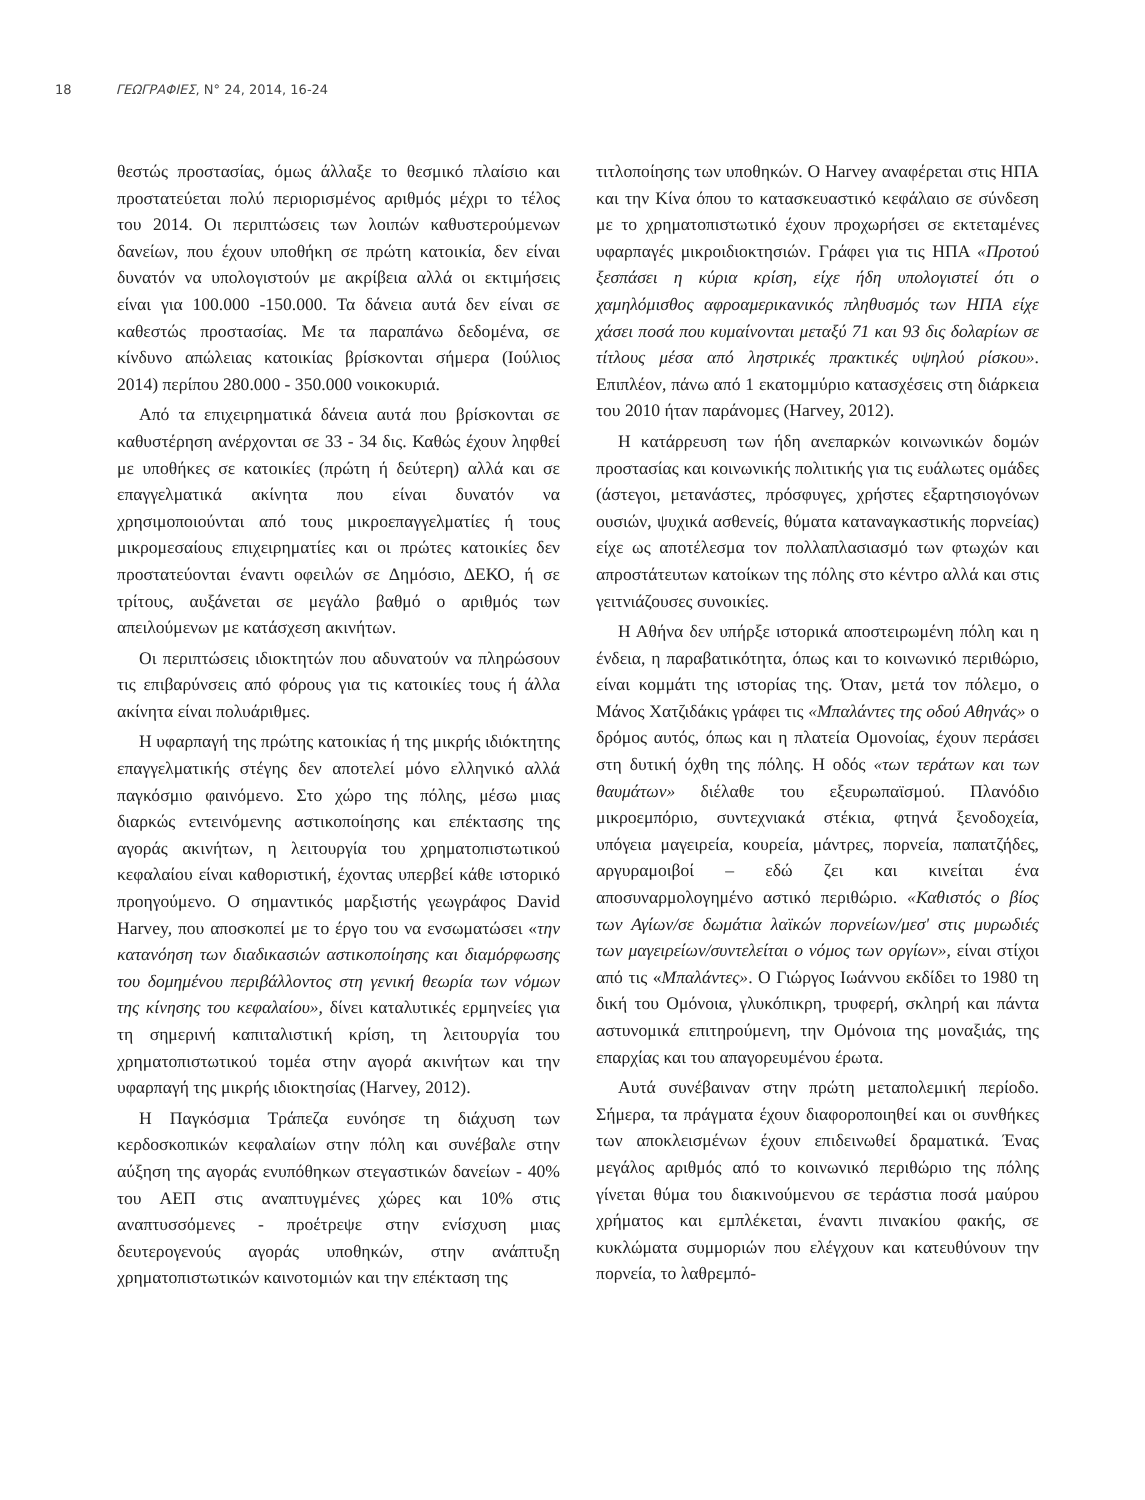18 ΓΕΩΓΡΑΦΙΕΣ, Ν° 24, 2014, 16-24
θεστώς προστασίας, όμως άλλαξε το θεσμικό πλαίσιο και προστατεύεται πολύ περιορισμένος αριθμός μέχρι το τέλος του 2014. Οι περιπτώσεις των λοιπών καθυστερούμενων δανείων, που έχουν υποθήκη σε πρώτη κατοικία, δεν είναι δυνατόν να υπολογιστούν με ακρίβεια αλλά οι εκτιμήσεις είναι για 100.000 -150.000. Τα δάνεια αυτά δεν είναι σε καθεστώς προστασίας. Με τα παραπάνω δεδομένα, σε κίνδυνο απώλειας κατοικίας βρίσκονται σήμερα (Ιούλιος 2014) περίπου 280.000 - 350.000 νοικοκυριά.
Από τα επιχειρηματικά δάνεια αυτά που βρίσκονται σε καθυστέρηση ανέρχονται σε 33 - 34 δις. Καθώς έχουν ληφθεί με υποθήκες σε κατοικίες (πρώτη ή δεύτερη) αλλά και σε επαγγελματικά ακίνητα που είναι δυνατόν να χρησιμοποιούνται από τους μικροεπαγγελματίες ή τους μικρομεσαίους επιχειρηματίες και οι πρώτες κατοικίες δεν προστατεύονται έναντι οφειλών σε Δημόσιο, ΔΕΚΟ, ή σε τρίτους, αυξάνεται σε μεγάλο βαθμό ο αριθμός των απειλούμενων με κατάσχεση ακινήτων.
Οι περιπτώσεις ιδιοκτητών που αδυνατούν να πληρώσουν τις επιβαρύνσεις από φόρους για τις κατοικίες τους ή άλλα ακίνητα είναι πολυάριθμες.
Η υφαρπαγή της πρώτης κατοικίας ή της μικρής ιδιόκτητης επαγγελματικής στέγης δεν αποτελεί μόνο ελληνικό αλλά παγκόσμιο φαινόμενο. Στο χώρο της πόλης, μέσω μιας διαρκώς εντεινόμενης αστικοποίησης και επέκτασης της αγοράς ακινήτων, η λειτουργία του χρηματοπιστωτικού κεφαλαίου είναι καθοριστική, έχοντας υπερβεί κάθε ιστορικό προηγούμενο. Ο σημαντικός μαρξιστής γεωγράφος David Harvey, που αποσκοπεί με το έργο του να ενσωματώσει «την κατανόηση των διαδικασιών αστικοποίησης και διαμόρφωσης του δομημένου περιβάλλοντος στη γενική θεωρία των νόμων της κίνησης του κεφαλαίου», δίνει καταλυτικές ερμηνείες για τη σημερινή καπιταλιστική κρίση, τη λειτουργία του χρηματοπιστωτικού τομέα στην αγορά ακινήτων και την υφαρπαγή της μικρής ιδιοκτησίας (Harvey, 2012).
Η Παγκόσμια Τράπεζα ευνόησε τη διάχυση των κερδοσκοπικών κεφαλαίων στην πόλη και συνέβαλε στην αύξηση της αγοράς ενυπόθηκων στεγαστικών δανείων - 40% του ΑΕΠ στις αναπτυγμένες χώρες και 10% στις αναπτυσσόμενες - προέτρεψε στην ενίσχυση μιας δευτερογενούς αγοράς υποθηκών, στην ανάπτυξη χρηματοπιστωτικών καινοτομιών και την επέκταση της
τιτλοποίησης των υποθηκών. Ο Harvey αναφέρεται στις ΗΠΑ και την Κίνα όπου το κατασκευαστικό κεφάλαιο σε σύνδεση με το χρηματοπιστωτικό έχουν προχωρήσει σε εκτεταμένες υφαρπαγές μικροιδιοκτησιών. Γράφει για τις ΗΠΑ «Προτού ξεσπάσει η κύρια κρίση, είχε ήδη υπολογιστεί ότι ο χαμηλόμισθος αφροαμερικανικός πληθυσμός των ΗΠΑ είχε χάσει ποσά που κυμαίνονται μεταξύ 71 και 93 δις δολαρίων σε τίτλους μέσα από ληστρικές πρακτικές υψηλού ρίσκου». Επιπλέον, πάνω από 1 εκατομμύριο κατασχέσεις στη διάρκεια του 2010 ήταν παράνομες (Harvey, 2012).
Η κατάρρευση των ήδη ανεπαρκών κοινωνικών δομών προστασίας και κοινωνικής πολιτικής για τις ευάλωτες ομάδες (άστεγοι, μετανάστες, πρόσφυγες, χρήστες εξαρτησιογόνων ουσιών, ψυχικά ασθενείς, θύματα καταναγκαστικής πορνείας) είχε ως αποτέλεσμα τον πολλαπλασιασμό των φτωχών και απροστάτευτων κατοίκων της πόλης στο κέντρο αλλά και στις γειτνιάζουσες συνοικίες.
Η Αθήνα δεν υπήρξε ιστορικά αποστειρωμένη πόλη και η ένδεια, η παραβατικότητα, όπως και το κοινωνικό περιθώριο, είναι κομμάτι της ιστορίας της. Όταν, μετά τον πόλεμο, ο Μάνος Χατζιδάκις γράφει τις «Μπαλάντες της οδού Αθηνάς» ο δρόμος αυτός, όπως και η πλατεία Ομονοίας, έχουν περάσει στη δυτική όχθη της πόλης. Η οδός «των τεράτων και των θαυμάτων» διέλαθε του εξευρωπαϊσμού. Πλανόδιο μικροεμπόριο, συντεχνιακά στέκια, φτηνά ξενοδοχεία, υπόγεια μαγειρεία, κουρεία, μάντρες, πορνεία, παπατζήδες, αργυραμοιβοί – εδώ ζει και κινείται ένα αποσυναρμολογημένο αστικό περιθώριο. «Καθιστός ο βίος των Αγίων/σε δωμάτια λαϊκών πορνείων/μεσ' στις μυρωδιές των μαγειρείων/συντελείται ο νόμος των οργίων», είναι στίχοι από τις «Μπαλάντες». Ο Γιώργος Ιωάννου εκδίδει το 1980 τη δική του Ομόνοια, γλυκόπικρη, τρυφερή, σκληρή και πάντα αστυνομικά επιτηρούμενη, την Ομόνοια της μοναξιάς, της επαρχίας και του απαγορευμένου έρωτα.
Αυτά συνέβαιναν στην πρώτη μεταπολεμική περίοδο. Σήμερα, τα πράγματα έχουν διαφοροποιηθεί και οι συνθήκες των αποκλεισμένων έχουν επιδεινωθεί δραματικά. Ένας μεγάλος αριθμός από το κοινωνικό περιθώριο της πόλης γίνεται θύμα του διακινούμενου σε τεράστια ποσά μαύρου χρήματος και εμπλέκεται, έναντι πινακίου φακής, σε κυκλώματα συμμοριών που ελέγχουν και κατευθύνουν την πορνεία, το λαθρεμπό-